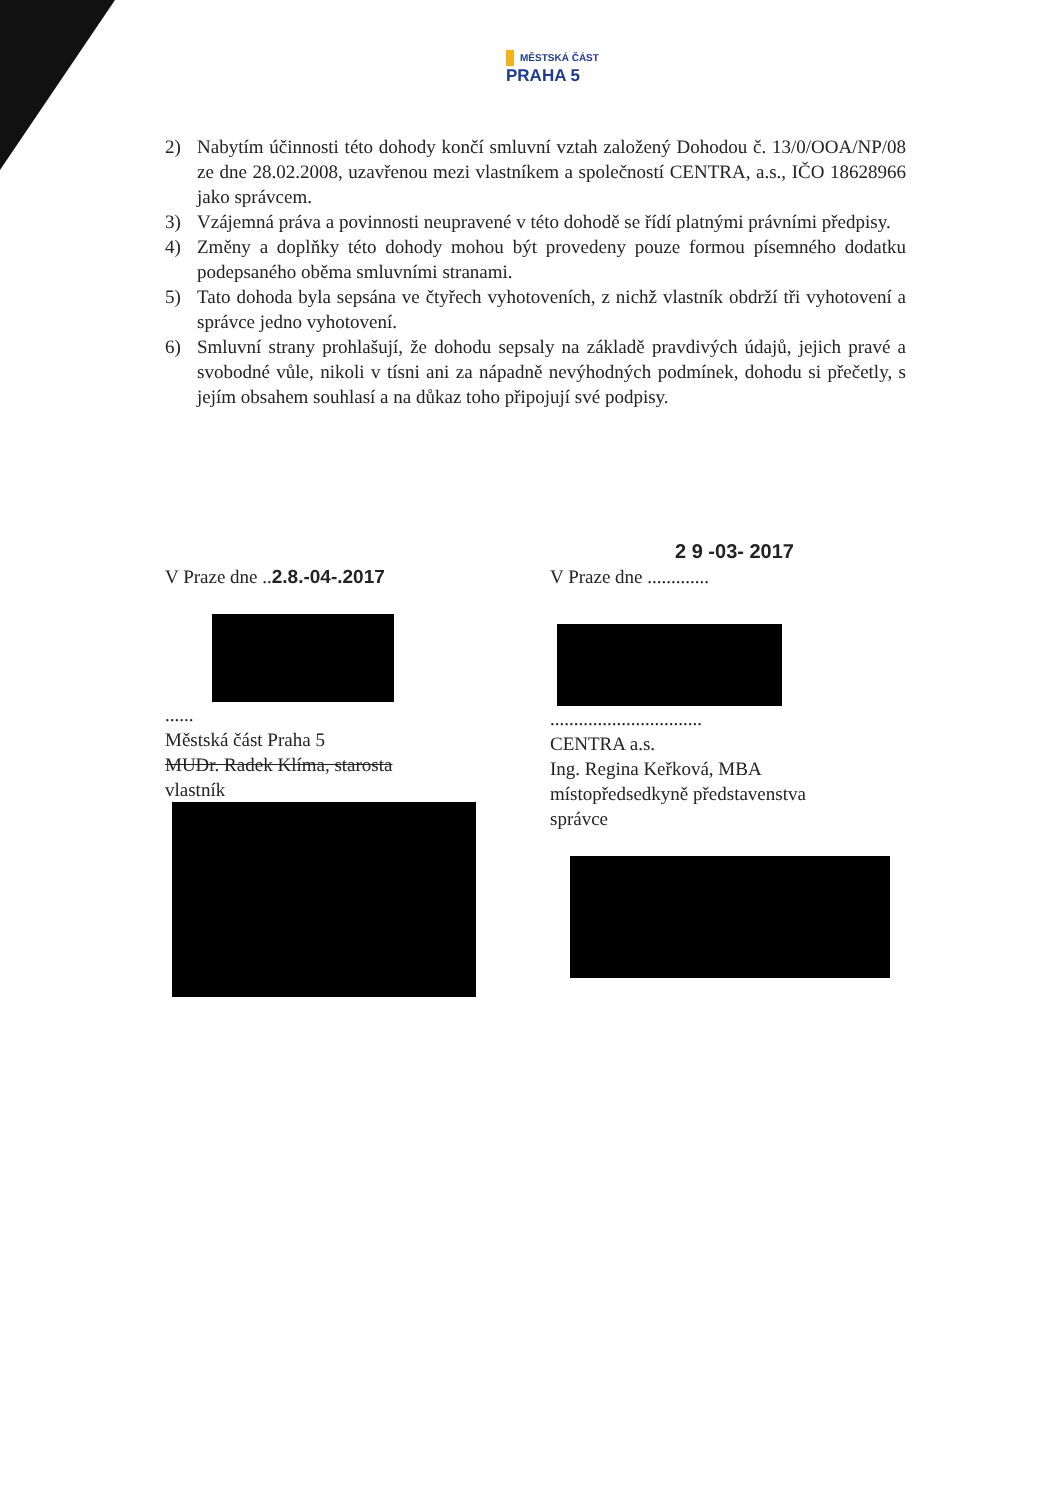MĚSTSKÁ ČÁST
PRAHA 5
2) Nabytím účinnosti této dohody končí smluvní vztah založený Dohodou č. 13/0/OOA/NP/08 ze dne 28.02.2008, uzavřenou mezi vlastníkem a společností CENTRA, a.s., IČO 18628966 jako správcem.
3) Vzájemná práva a povinnosti neupravené v této dohodě se řídí platnými právními předpisy.
4) Změny a doplňky této dohody mohou být provedeny pouze formou písemného dodatku podepsaného oběma smluvními stranami.
5) Tato dohoda byla sepsána ve čtyřech vyhotoveních, z nichž vlastník obdrží tři vyhotovení a správce jedno vyhotovení.
6) Smluvní strany prohlašují, že dohodu sepsaly na základě pravdivých údajů, jejich pravé a svobodné vůle, nikoli v tísni ani za nápadně nevýhodných podmínek, dohodu si přečetly, s jejím obsahem souhlasí a na důkaz toho připojují své podpisy.
V Praze dne ..2.8.-04-.2017
......
Městská část Praha 5
MUDr. Radek Klíma, starosta
vlastník
2 9 -03- 2017
V Praze dne .............
................................
CENTRA a.s.
Ing. Regina Keřková, MBA
místopředsedkyně představenstva
správce